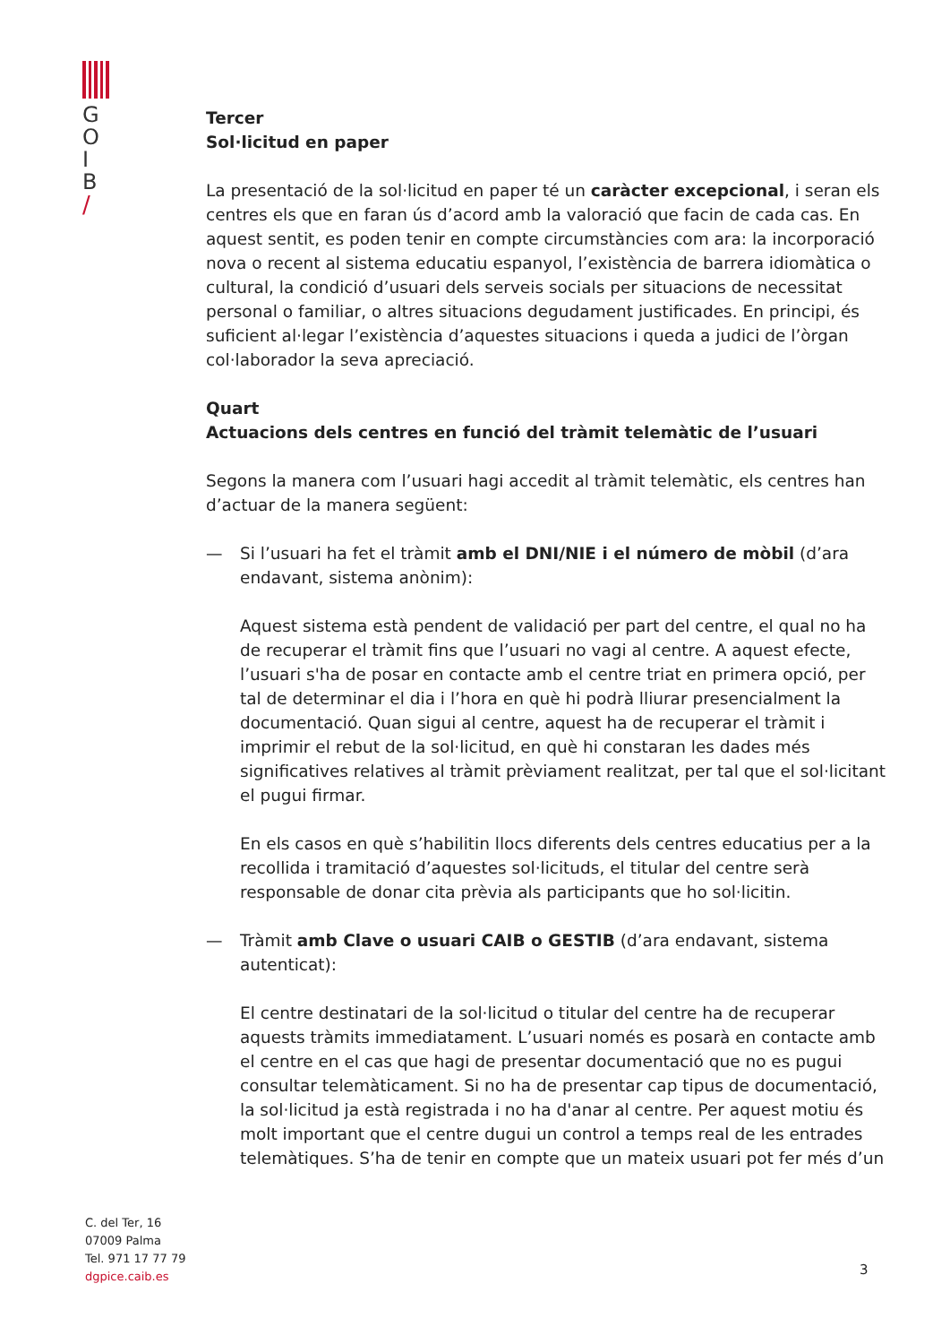G
O
I
B
/
C. del Ter, 16
07009 Palma
Tel. 971 17 77 79
dgpice.caib.es
Tercer
Sol·licitud en paper
La presentació de la sol·licitud en paper té un caràcter excepcional, i seran els centres els que en faran ús d’acord amb la valoració que facin de cada cas. En aquest sentit, es poden tenir en compte circumstàncies com ara: la incorporació nova o recent al sistema educatiu espanyol, l’existència de barrera idiomàtica o cultural, la condició d’usuari dels serveis socials per situacions de necessitat personal o familiar, o altres situacions degudament justificades. En principi, és suficient al·legar l’existència d’aquestes situacions i queda a judici de l’òrgan col·laborador la seva apreciació.
Quart
Actuacions dels centres en funció del tràmit telemàtic de l’usuari
Segons la manera com l’usuari hagi accedit al tràmit telemàtic, els centres han d’actuar de la manera següent:
— Si l’usuari ha fet el tràmit amb el DNI/NIE i el número de mòbil (d’ara endavant, sistema anònim):
Aquest sistema està pendent de validació per part del centre, el qual no ha de recuperar el tràmit fins que l’usuari no vagi al centre. A aquest efecte, l’usuari s'ha de posar en contacte amb el centre triat en primera opció, per tal de determinar el dia i l’hora en què hi podrà lliurar presencialment la documentació. Quan sigui al centre, aquest ha de recuperar el tràmit i imprimir el rebut de la sol·licitud, en què hi constaran les dades més significatives relatives al tràmit prèviament realitzat, per tal que el sol·licitant el pugui firmar.
En els casos en què s’habilitin llocs diferents dels centres educatius per a la recollida i tramitació d’aquestes sol·licituds, el titular del centre serà responsable de donar cita prèvia als participants que ho sol·licitin.
— Tràmit amb Clave o usuari CAIB o GESTIB (d’ara endavant, sistema autenticat):
El centre destinatari de la sol·licitud o titular del centre ha de recuperar aquests tràmits immediatament. L’usuari només es posarà en contacte amb el centre en el cas que hagi de presentar documentació que no es pugui consultar telemàticament. Si no ha de presentar cap tipus de documentació, la sol·licitud ja està registrada i no ha d'anar al centre. Per aquest motiu és molt important que el centre dugui un control a temps real de les entrades telemàtiques. S’ha de tenir en compte que un mateix usuari pot fer més d’un
3